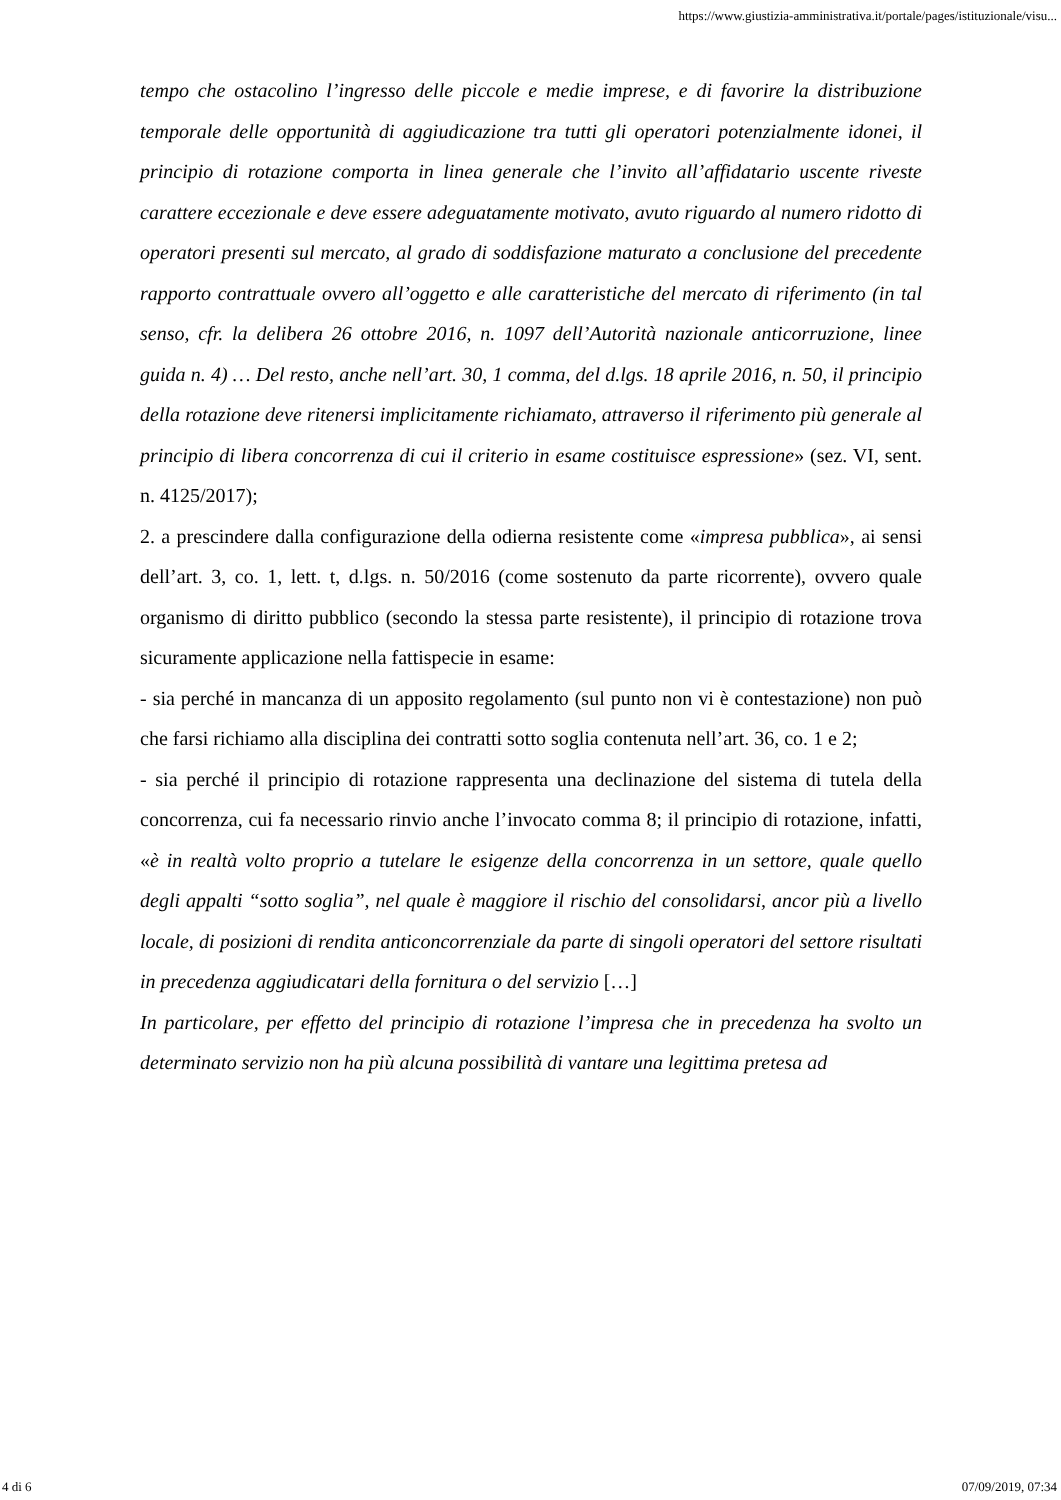https://www.giustizia-amministrativa.it/portale/pages/istituzionale/visu...
tempo che ostacolino l’ingresso delle piccole e medie imprese, e di favorire la distribuzione temporale delle opportunità di aggiudicazione tra tutti gli operatori potenzialmente idonei, il principio di rotazione comporta in linea generale che l’invito all’affidatario uscente riveste carattere eccezionale e deve essere adeguatamente motivato, avuto riguardo al numero ridotto di operatori presenti sul mercato, al grado di soddisfazione maturato a conclusione del precedente rapporto contrattuale ovvero all’oggetto e alle caratteristiche del mercato di riferimento (in tal senso, cfr. la delibera 26 ottobre 2016, n. 1097 dell’Autorità nazionale anticorruzione, linee guida n. 4) … Del resto, anche nell’art. 30, 1 comma, del d.lgs. 18 aprile 2016, n. 50, il principio della rotazione deve ritenersi implicitamente richiamato, attraverso il riferimento più generale al principio di libera concorrenza di cui il criterio in esame costituisce espressione» (sez. VI, sent. n. 4125/2017);
2. a prescindere dalla configurazione della odierna resistente come «impresa pubblica», ai sensi dell’art. 3, co. 1, lett. t, d.lgs. n. 50/2016 (come sostenuto da parte ricorrente), ovvero quale organismo di diritto pubblico (secondo la stessa parte resistente), il principio di rotazione trova sicuramente applicazione nella fattispecie in esame:
- sia perché in mancanza di un apposito regolamento (sul punto non vi è contestazione) non può che farsi richiamo alla disciplina dei contratti sotto soglia contenuta nell’art. 36, co. 1 e 2;
- sia perché il principio di rotazione rappresenta una declinazione del sistema di tutela della concorrenza, cui fa necessario rinvio anche l’invocato comma 8; il principio di rotazione, infatti, «è in realtà volto proprio a tutelare le esigenze della concorrenza in un settore, quale quello degli appalti “sotto soglia”, nel quale è maggiore il rischio del consolidarsi, ancor più a livello locale, di posizioni di rendita anticoncorrenziale da parte di singoli operatori del settore risultati in precedenza aggiudicatari della fornitura o del servizio […]
In particolare, per effetto del principio di rotazione l’impresa che in precedenza ha svolto un determinato servizio non ha più alcuna possibilità di vantare una legittima pretesa ad
4 di 6 07/09/2019, 07:34